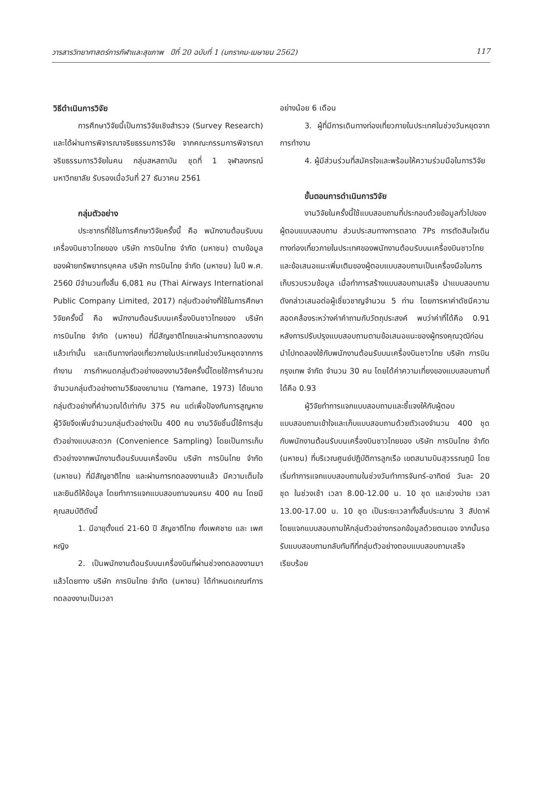วารสารวิทยาศาสตร์การกีฬาและสุขภาพ ปีที่ 20 ฉบับที่ 1 (มกราคม-เมษายน 2562) 117
วิธีดำเนินการวิจัย
การศึกษาวิจัยนี้เป็นการวิจัยเชิงสำรวจ (Survey Research) และได้ผ่านการพิจารณาจริยธรรมการวิจัย จากคณะกรรมการพิจารณาจริยธรรมการวิจัยในคน กลุ่มสหสถาบัน ชุดที่ 1 จุฬาลงกรณ์มหาวิทยาลัย รับรองเมื่อวันที่ 27 ธันวาคม 2561
กลุ่มตัวอย่าง
ประชากรที่ใช้ในการศึกษาวิจัยครั้งนี้ คือ พนักงานต้อนรับบนเครื่องบินชาวไทยของ บริษัท การบินไทย จำกัด (มหาชน) ตามข้อมูลของฝ่ายทรัพยากรบุคคล บริษัท การบินไทย จำกัด (มหาชน) ในปี พ.ศ. 2560 มีจำนวนทั้งสิ้น 6,081 คน (Thai Airways International Public Company Limited, 2017) กลุ่มตัวอย่างที่ใช้ในการศึกษาวิจัยครั้งนี้ คือ พนักงานต้อนรับบนเครื่องบินชาวไทยของ บริษัท การบินไทย จำกัด (มหาชน) ที่มีสัญชาติไทยและผ่านการทดลองงานแล้วเท่านั้น และเดินทางท่องเที่ยวภายในประเทศในช่วงวันหยุดจากการทำงาน การกำหนดกลุ่มตัวอย่างของงานวิจัยครั้งนี้โดยใช้การคำนวณจำนวนกลุ่มตัวอย่างตามวิธีของยามาเน (Yamane, 1973) ได้ขนาดกลุ่มตัวอย่างที่คำนวณได้เท่ากับ 375 คน แต่เพื่อป้องกันการสูญหาย ผู้วิจัยจึงเพิ่มจำนวนกลุ่มตัวอย่างเป็น 400 คน งานวิจัยชิ้นนี้ใช้การสุ่มตัวอย่างแบบสะดวก (Convenience Sampling) โดยเป็นการเก็บตัวอย่างจากพนักงานต้อนรับบนเครื่องบิน บริษัท การบินไทย จำกัด (มหาชน) ที่มีสัญชาติไทย และผ่านการทดลองงานแล้ว มีความเต็มใจและยินดีให้ข้อมูล โดยทำการแจกแบบสอบถามจนครบ 400 คน โดยมีคุณสมบัติดังนี้
1. มีอายุตั้งแต่ 21-60 ปี สัญชาติไทย ทั้งเพศชาย และ เพศหญิง
2. เป็นพนักงานต้อนรับบนเครื่องบินที่ผ่านช่วงทดลองงานมาแล้วโดยทาง บริษัท การบินไทย จำกัด (มหาชน) ได้กำหนดเกณฑ์การทดลองงานเป็นเวลา
อย่างน้อย 6 เดือน
3. ผู้ที่มีการเดินทางท่องเที่ยวภายในประเทศในช่วงวันหยุดจากการทำงาน
4. ผู้มีส่วนร่วมที่สมัครใจและพร้อมให้ความร่วมมือในการวิจัย
ขั้นตอนการดำเนินการวิจัย
งานวิจัยในครั้งนี้ใช้แบบสอบถามที่ประกอบด้วยข้อมูลทั่วไปของผู้ตอบแบบสอบถาม ส่วนประสมทางการตลาด 7Ps การตัดสินใจเดินทางท่องเที่ยวภายในประเทศของพนักงานต้อนรับบนเครื่องบินชาวไทย และข้อเสนอแนะเพิ่มเติมของผู้ตอบแบบสอบถามเป็นเครื่องมือในการเก็บรวบรวมข้อมูล เมื่อทำการสร้างแบบสอบถามเสร็จ นำแบบสอบถามดังกล่าวเสนอต่อผู้เชี่ยวชาญจำนวน 5 ท่าน โดยการหาค่าดัชนีความสอดคล้องระหว่างค่าคำถามกับวัตถุประสงค์ พบว่าค่าที่ได้คือ 0.91 หลังการปรับปรุงแบบสอบถามตามข้อเสนอแนะของผู้ทรงคุณวุฒิก่อนนำไปทดลองใช้กับพนักงานต้อนรับบนเครื่องบินชาวไทย บริษัท การบินกรุงเทพ จำกัด จำนวน 30 คน โดยได้ค่าความเที่ยงของแบบสอบถามที่ได้คือ 0.93
ผู้วิจัยทำการแจกแบบสอบถามและชี้แจงให้กับผู้ตอบแบบสอบถามเข้าใจและเก็บแบบสอบถามด้วยตัวเองจำนวน 400 ชุด กับพนักงานต้อนรับบนเครื่องบินชาวไทยของ บริษัท การบินไทย จำกัด (มหาชน) ที่บริเวณศูนย์ปฏิบัติการลูกเรือ เขตสนามบินสุวรรณภูมิ โดยเริ่มทำการแจกแบบสอบถามในช่วงวันทำการจันทร์-อาทิตย์ วันละ 20 ชุด ในช่วงเช้า เวลา 8.00-12.00 น. 10 ชุด และช่วงบ่าย เวลา 13.00-17.00 น. 10 ชุด เป็นระยะเวลาทั้งสิ้นประมาณ 3 สัปดาห์ โดยแจกแบบสอบถามให้กลุ่มตัวอย่างกรอกข้อมูลด้วยตนเอง จากนั้นรอรับแบบสอบถามกลับทันทีที่กลุ่มตัวอย่างตอบแบบสอบถามเสร็จเรียบร้อย